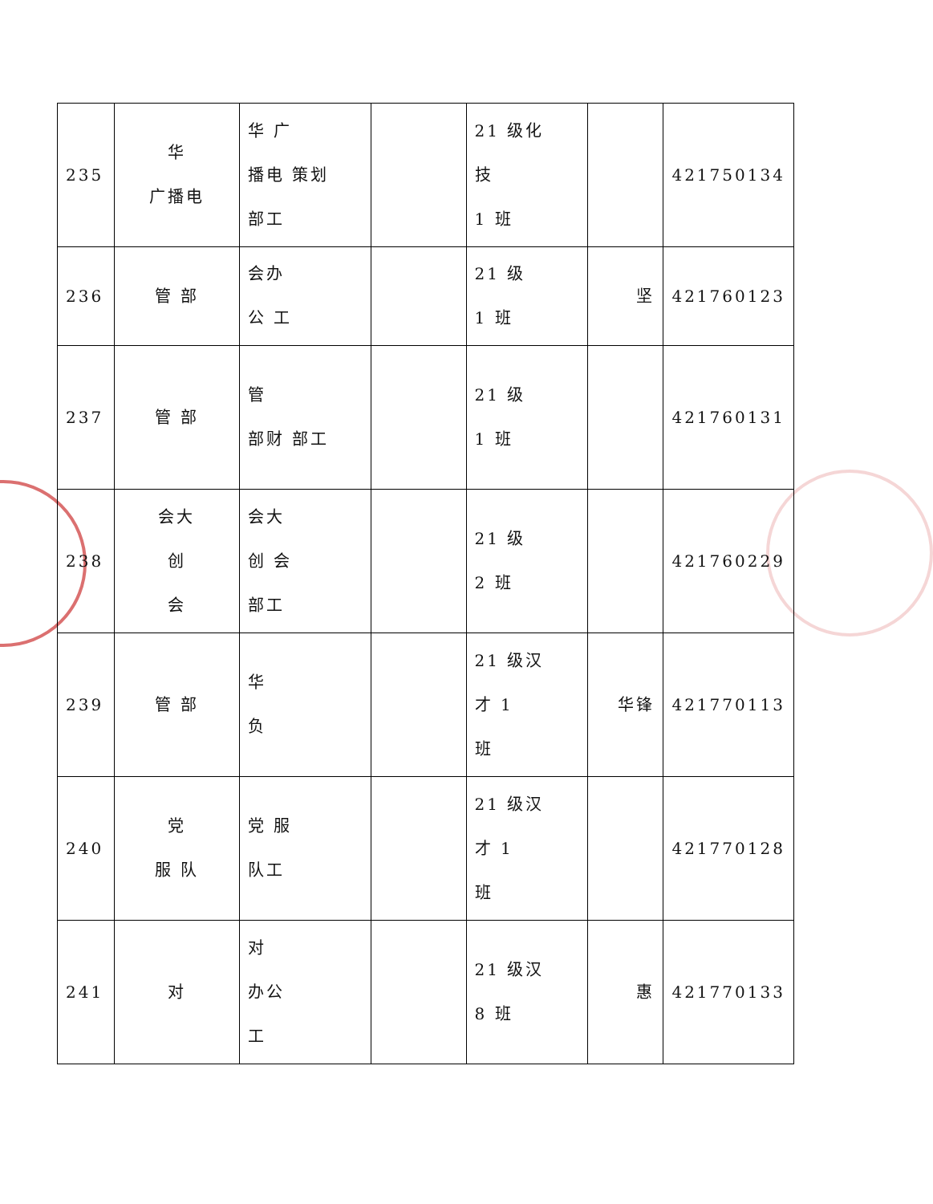| 235 | 华 广播电 | 华 广 播电 策划 部工 | | 21 级化 技 1 班 | | 421750134 |
| 236 | 管 部 | 会办 公 工 | | 21 级 1 班 | 坚 | 421760123 |
| 237 | 管 部 | 管 部财 部工 | | 21 级 1 班 | | 421760131 |
| 238 | 会大 创 会 | 会大 创 会 部工 | | 21 级 2 班 | | 421760229 |
| 239 | 管 部 | 华 负 | | 21 级汉 才 1 班 | 华锋 | 421770113 |
| 240 | 党 服 队 | 党 服 队工 | | 21 级汉 才 1 班 | | 421770128 |
| 241 | 对 | 对 办公 工 | | 21 级汉 8 班 | 惠 | 421770133 |